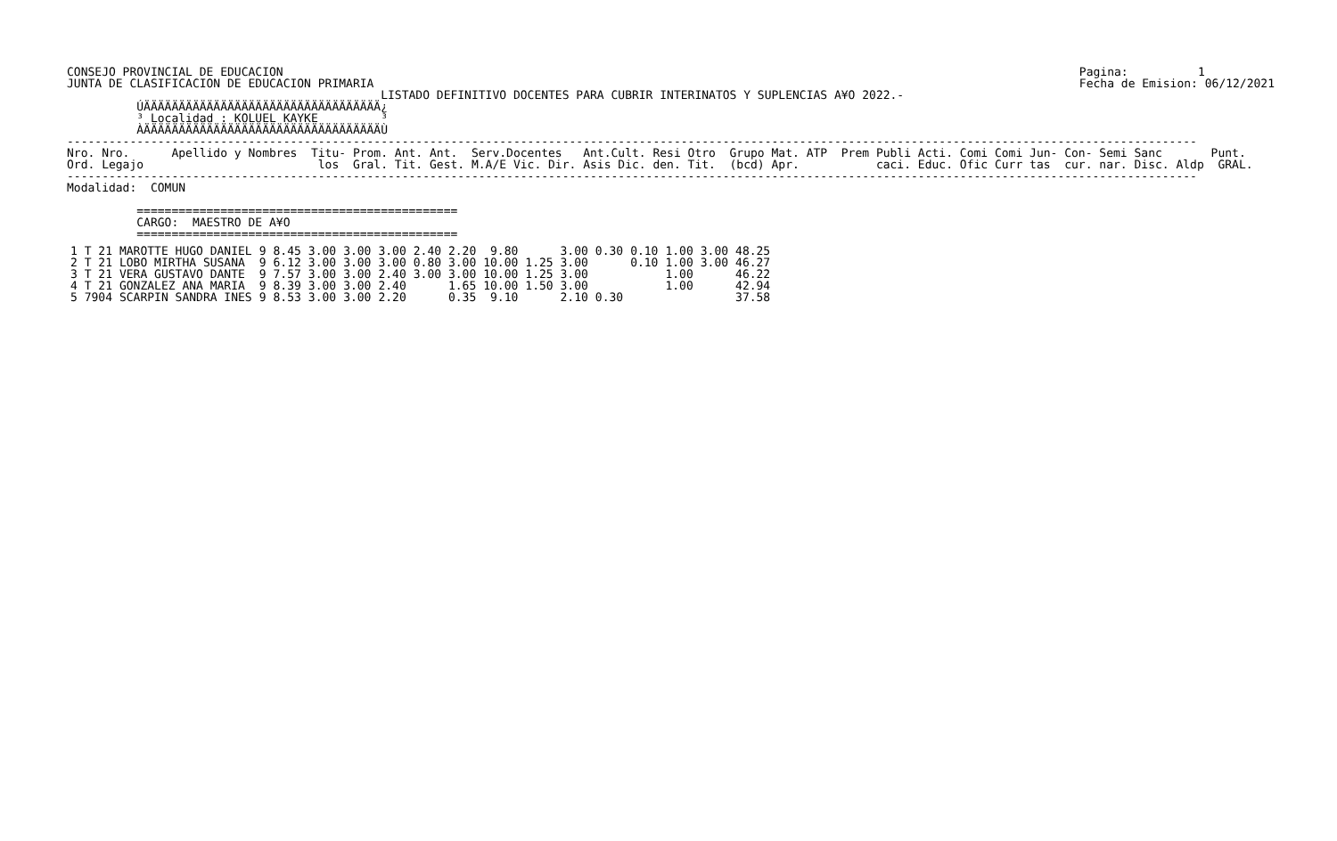CONSEJO PROVINCIAL DE EDUCACION
JUNTA DE CLASIFICACION DE EDUCACION PRIMARIA
Pagina:          1
Fecha de Emision: 06/12/2021
                                             LISTADO DEFINITIVO DOCENTES PARA CUBRIR INTERINATOS Y SUPLENCIAS A¥O 2022.-
          ÚÄÄÄÄÄÄÄÄÄÄÄÄÄÄÄÄÄÄÄÄÄÄÄÄÄÄÄÄÄÄÄÄÄÄ¿
          ³ Localidad : KOLUEL KAYKE         ³
          ÀÄÄÄÄÄÄÄÄÄÄÄÄÄÄÄÄÄÄÄÄÄÄÄÄÄÄÄÄÄÄÄÄÄÄÙ
------------------------------------------------------------------------------------------------------------------------------------------------------------------
Nro. Nro.      Apellido y Nombres  Titu- Prom. Ant. Ant.  Serv.Docentes   Ant.Cult. Resi Otro  Grupo Mat. ATP  Prem Publi Acti. Comi Comi Jun- Con- Semi Sanc       Punt.
Ord. Legajo                         los  Gral. Tit. Gest. M.A/E Vic. Dir. Asis Dic. den. Tit.  (bcd) Apr.           caci. Educ. Ofic Curr tas  cur. nar. Disc. Aldp  GRAL.
------------------------------------------------------------------------------------------------------------------------------------------------------------------
Modalidad:  COMUN

          ==============================================
          CARGO:  MAESTRO DE A¥O
          ==============================================
| 1 T 21 | MAROTTE HUGO DANIEL | 9 | 8.45 | 3.00 | 3.00 | 3.00 | 2.40 2.20 | 9.80 | 3.00 | 0.30 | 0.10 | 1.00 | 3.00 | 48.25 |
| 2 T 21 | LOBO MIRTHA SUSANA | 9 | 6.12 | 3.00 | 3.00 | 3.00 | 0.80 3.00 | 10.00 | 1.25 3.00 | | 0.10 | 1.00 | 3.00 | 46.27 |
| 3 T 21 | VERA GUSTAVO DANTE | 9 | 7.57 | 3.00 | 3.00 | 2.40 | 3.00 3.00 | 10.00 | 1.25 3.00 | | | 1.00 | | 46.22 |
| 4 T 21 | GONZALEZ ANA MARIA | 9 | 8.39 | 3.00 | 3.00 | 2.40 | 1.65 | 10.00 | 1.50 3.00 | | | 1.00 | | 42.94 |
| 5 7904 | SCARPIN SANDRA INES | 9 | 8.53 | 3.00 | 3.00 | 2.20 | 0.35 | 9.10 | 2.10 | 0.30 | | | | 37.58 |